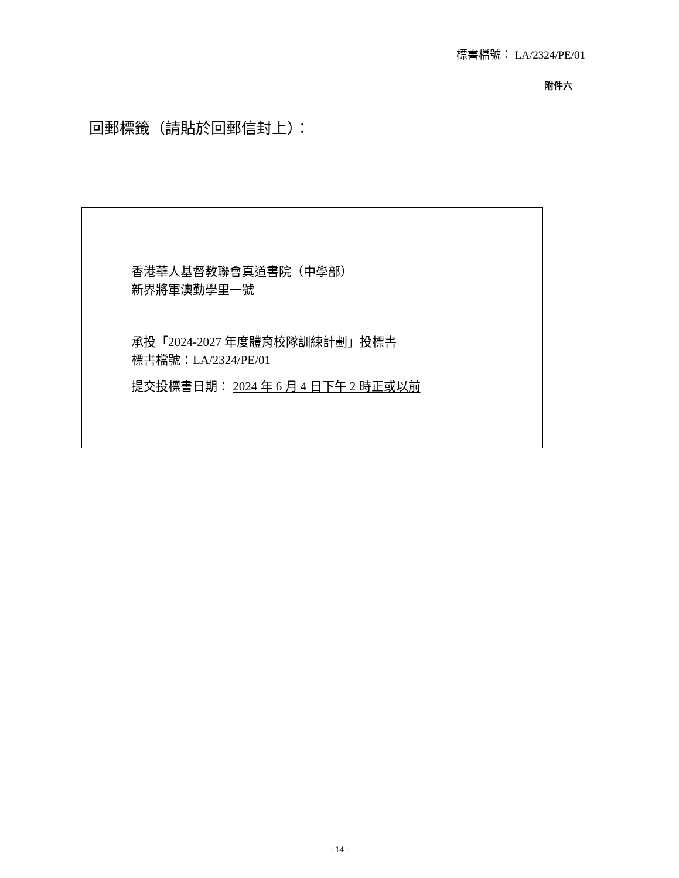標書檔號： LA/2324/PE/01
附件六
回郵標籤（請貼於回郵信封上）：
香港華人基督教聯會真道書院（中學部）
新界將軍澳勤學里一號
承投「2024-2027 年度體育校隊訓練計劃」投標書
標書檔號：LA/2324/PE/01
提交投標書日期： 2024 年 6 月 4 日下午 2 時正或以前
- 14 -